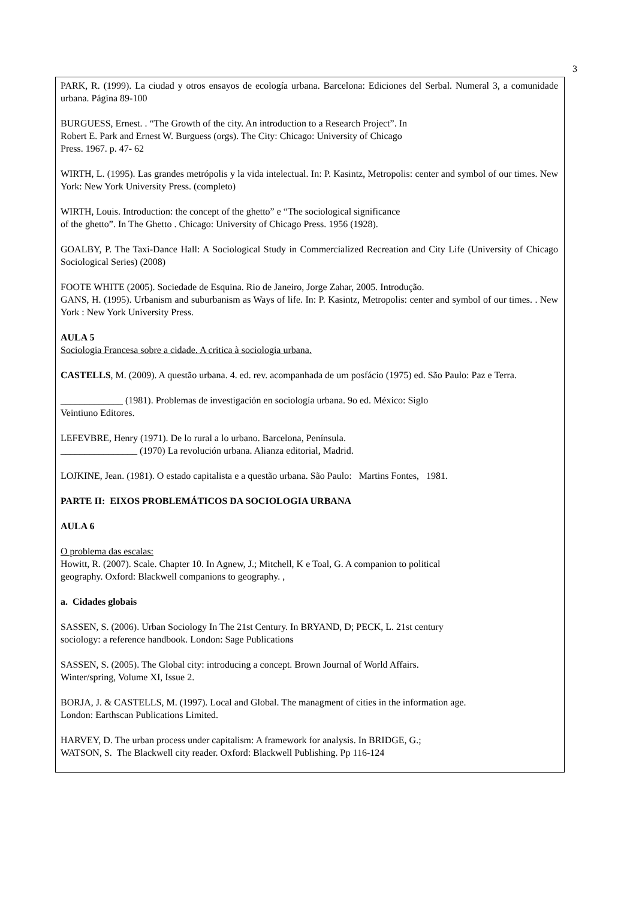3
PARK, R. (1999). La ciudad y otros ensayos de ecología urbana. Barcelona: Ediciones del Serbal. Numeral 3, a comunidade urbana. Página 89-100
BURGUESS, Ernest. . “The Growth of the city. An introduction to a Research Project”. In
Robert E. Park and Ernest W. Burguess (orgs). The City: Chicago: University of Chicago
Press. 1967. p. 47- 62
WIRTH, L. (1995). Las grandes metrópolis y la vida intelectual. In: P. Kasintz, Metropolis: center and symbol of our times. New York: New York University Press. (completo)
WIRTH, Louis. Introduction: the concept of the ghetto” e “The sociological significance
of the ghetto”. In The Ghetto . Chicago: University of Chicago Press. 1956 (1928).
GOALBY, P. The Taxi-Dance Hall: A Sociological Study in Commercialized Recreation and City Life (University of Chicago Sociological Series) (2008)
FOOTE WHITE (2005). Sociedade de Esquina. Rio de Janeiro, Jorge Zahar, 2005. Introdução.
GANS, H. (1995). Urbanism and suburbanism as Ways of life. In: P. Kasintz, Metropolis: center and symbol of our times. . New York : New York University Press.
AULA 5
Sociologia Francesa sobre a cidade. A critica à sociologia urbana.
CASTELLS, M. (2009). A questão urbana. 4. ed. rev. acompanhada de um posfácio (1975) ed. São Paulo: Paz e Terra.
_____________ (1981). Problemas de investigación en sociología urbana. 9o ed. México: Siglo
Veintiuno Editores.
LEFEVBRE, Henry (1971). De lo rural a lo urbano. Barcelona, Península.
________________ (1970) La revolución urbana. Alianza editorial, Madrid.
LOJKINE, Jean. (1981). O estado capitalista e a questão urbana. São Paulo: Martins Fontes, 1981.
PARTE II: EIXOS PROBLEMÁTICOS DA SOCIOLOGIA URBANA
AULA 6
O problema das escalas:
Howitt, R. (2007). Scale. Chapter 10. In Agnew, J.; Mitchell, K e Toal, G. A companion to political
geography. Oxford: Blackwell companions to geography. ,
a. Cidades globais
SASSEN, S. (2006). Urban Sociology In The 21st Century. In BRYAND, D; PECK, L. 21st century
sociology: a reference handbook. London: Sage Publications
SASSEN, S. (2005). The Global city: introducing a concept. Brown Journal of World Affairs.
Winter/spring, Volume XI, Issue 2.
BORJA, J. & CASTELLS, M. (1997). Local and Global. The managment of cities in the information age.
London: Earthscan Publications Limited.
HARVEY, D. The urban process under capitalism: A framework for analysis. In BRIDGE, G.;
WATSON, S. The Blackwell city reader. Oxford: Blackwell Publishing. Pp 116-124